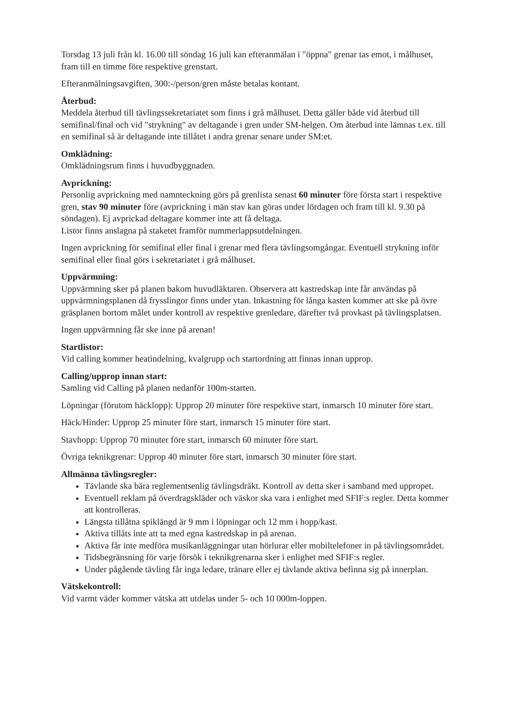Torsdag 13 juli från kl. 16.00 till söndag 16 juli kan efteranmälan i "öppna" grenar tas emot, i målhuset, fram till en timme före respektive grenstart.
Efteranmälningsavgiften, 300:-/person/gren måste betalas kontant.
Återbud:
Meddela återbud till tävlingssekretariatet som finns i grå målhuset. Detta gäller både vid återbud till semifinal/final och vid "strykning" av deltagande i gren under SM-helgen. Om återbud inte lämnas t.ex. till en semifinal så är deltagande inte tillåtet i andra grenar senare under SM:et.
Omklädning:
Omklädningsrum finns i huvudbyggnaden.
Avprickning:
Personlig avprickning med namnteckning görs på grenlista senast 60 minuter före första start i respektive gren, stav 90 minuter före (avprickning i män stav kan göras under lördagen och fram till kl. 9.30 på söndagen). Ej avprickad deltagare kommer inte att få deltaga.
Listor finns anslagna på staketet framför nummerlappsutdelningen.
Ingen avprickning för semifinal eller final i grenar med flera tävlingsomgångar. Eventuell strykning inför semifinal eller final görs i sekretariatet i grå målhuset.
Uppvärmning:
Uppvärmning sker på planen bakom huvudläktaren. Observera att kastredskap inte får användas på uppvärmningsplanen då frysslingor finns under ytan. Inkastning för långa kasten kommer att ske på övre gräsplanen bortom målet under kontroll av respektive grenledare, därefter två provkast på tävlingsplatsen.
Ingen uppvärmning får ske inne på arenan!
Startlistor:
Vid calling kommer heatindelning, kvalgrupp och startordning att finnas innan upprop.
Calling/upprop innan start:
Samling vid Calling på planen nedanför 100m-starten.
Löpningar (förutom häcklopp): Upprop 20 minuter före respektive start, inmarsch 10 minuter före start.
Häck/Hinder: Upprop 25 minuter före start, inmarsch 15 minuter före start.
Stavhopp: Upprop 70 minuter före start, inmarsch 60 minuter före start.
Övriga teknikgrenar: Upprop 40 minuter före start, inmarsch 30 minuter före start.
Allmänna tävlingsregler:
Tävlande ska bära reglementsenlig tävlingsdräkt. Kontroll av detta sker i samband med uppropet.
Eventuell reklam på överdragskläder och väskor ska vara i enlighet med SFIF:s regler. Detta kommer att kontrolleras.
Längsta tillåtna spiklängd är 9 mm i löpningar och 12 mm i hopp/kast.
Aktiva tillåts inte att ta med egna kastredskap in på arenan.
Aktiva får inte medföra musikanläggningar utan hörlurar eller mobiltelefoner in på tävlingsområdet.
Tidsbegränsning för varje försök i teknikgrenarna sker i enlighet med SFIF:s regler.
Under pågående tävling får inga ledare, tränare eller ej tävlande aktiva befinna sig på innerplan.
Vätskekontroll:
Vid varmt väder kommer vätska att utdelas under 5- och 10 000m-loppen.